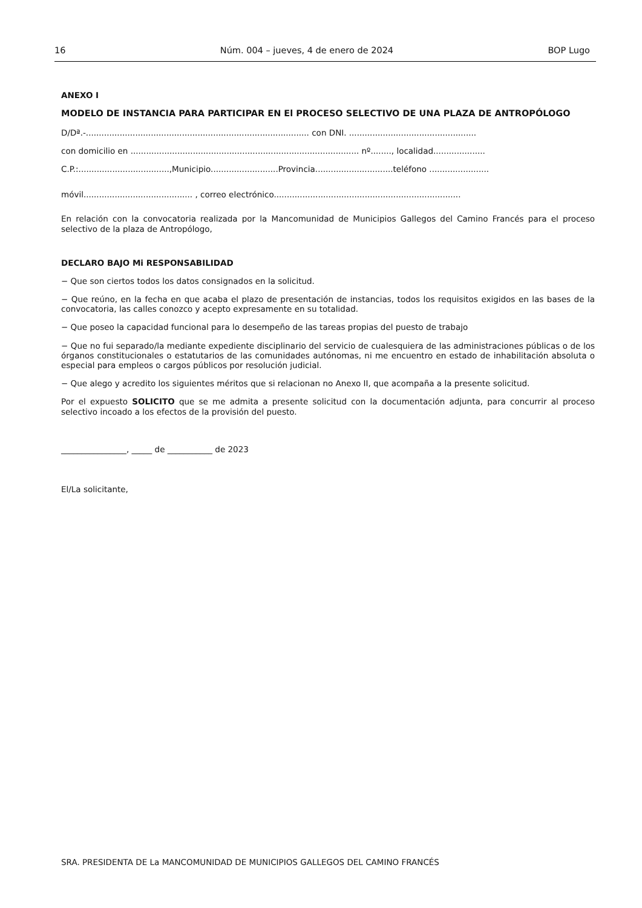16 Núm. 004 – jueves, 4 de enero de 2024 BOP Lugo
ANEXO I
MODELO DE INSTANCIA PARA PARTICIPAR EN El PROCESO SELECTIVO DE UNA PLAZA DE ANTROPÓLOGO
D/Dª.-...................................................................................... con DNI. .................................................
con domicilio en ........................................................................................ nº........, localidad....................
C.P.:...................................,Municipio..........................Provincia..............................teléfono .......................
móvil.......................................... , correo electrónico........................................................................
En relación con la convocatoria realizada por la Mancomunidad de Municipios Gallegos del Camino Francés para el proceso selectivo de la plaza de Antropólogo,
DECLARO BAJO Mi RESPONSABILIDAD
− Que son ciertos todos los datos consignados en la solicitud.
− Que reúno, en la fecha en que acaba el plazo de presentación de instancias, todos los requisitos exigidos en las bases de la convocatoria, las calles conozco y acepto expresamente en su totalidad.
− Que poseo la capacidad funcional para lo desempeño de las tareas propias del puesto de trabajo
− Que no fui separado/la mediante expediente disciplinario del servicio de cualesquiera de las administraciones públicas o de los órganos constitucionales o estatutarios de las comunidades autónomas, ni me encuentro en estado de inhabilitación absoluta o especial para empleos o cargos públicos por resolución judicial.
− Que alego y acredito los siguientes méritos que si relacionan no Anexo II, que acompaña a la presente solicitud.
Por el expuesto SOLICITO que se me admita a presente solicitud con la documentación adjunta, para concurrir al proceso selectivo incoado a los efectos de la provisión del puesto.
________________, _____ de ___________ de 2023
El/La solicitante,
SRA. PRESIDENTA DE La MANCOMUNIDAD DE MUNICIPIOS GALLEGOS DEL CAMINO FRANCÉS